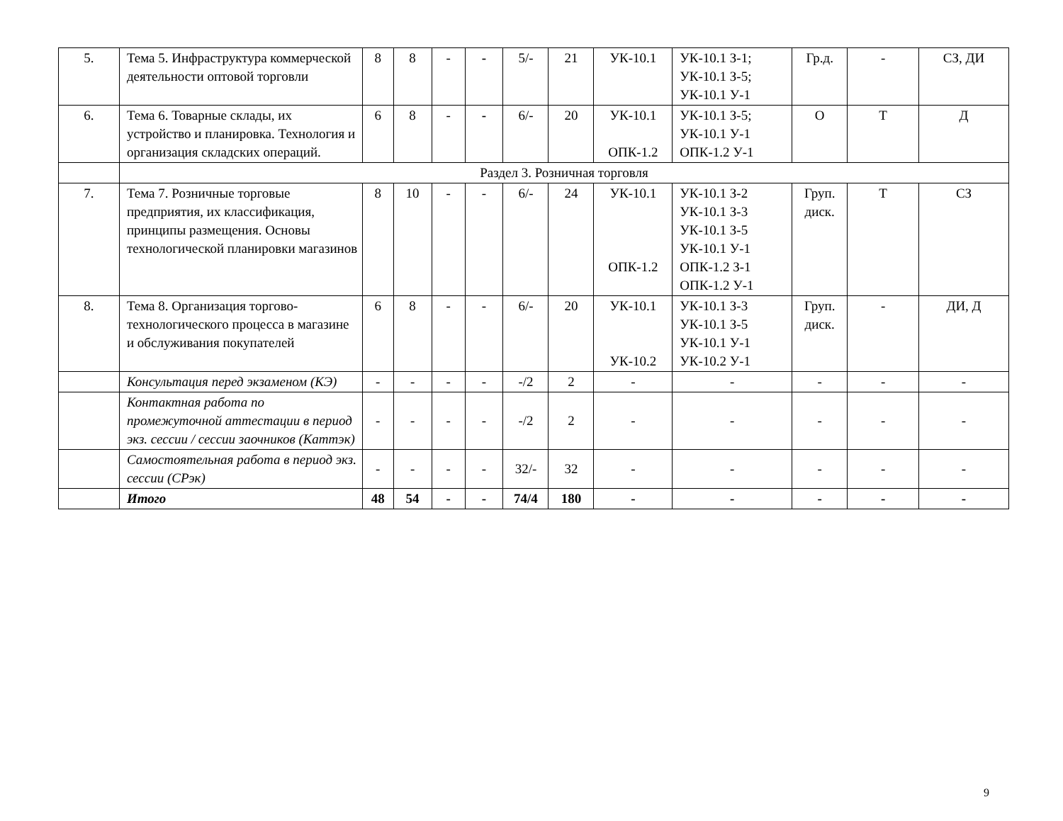| 5. | Тема 5. Инфраструктура коммерческой деятельности оптовой торговли | 8 | 8 | - | - | 5/- | 21 | УК-10.1 | УК-10.1 З-1; УК-10.1 З-5; УК-10.1 У-1 | Гр.д. | - | СЗ, ДИ |
| 6. | Тема 6. Товарные склады, их устройство и планировка. Технология и организация складских операций. | 6 | 8 | - | - | 6/- | 20 | УК-10.1 ОПК-1.2 | УК-10.1 З-5; УК-10.1 У-1 ОПК-1.2 У-1 | О | Т | Д |
| | Раздел 3. Розничная торговля | | | | | | | | | | | |
| 7. | Тема 7. Розничные торговые предприятия, их классификация, принципы размещения. Основы технологической планировки магазинов | 8 | 10 | - | - | 6/- | 24 | УК-10.1 ОПК-1.2 | УК-10.1 З-2 УК-10.1 З-3 УК-10.1 З-5 УК-10.1 У-1 ОПК-1.2 З-1 ОПК-1.2 У-1 | Груп. диск. | Т | СЗ |
| 8. | Тема 8. Организация торгово-технологического процесса в магазине и обслуживания покупателей | 6 | 8 | - | - | 6/- | 20 | УК-10.1 УК-10.2 | УК-10.1 З-3 УК-10.1 З-5 УК-10.1 У-1 УК-10.2 У-1 | Груп. диск. | - | ДИ, Д |
| | Консультация перед экзаменом (КЭ) | - | - | - | - | -/2 | 2 | - | - | - | - | - |
| | Контактная работа по промежуточной аттестации в период экз. сессии / сессии заочников (Каттэк) | - | - | - | - | -/2 | 2 | - | - | - | - | - |
| | Самостоятельная работа в период экз. сессии (СРэк) | - | - | - | - | 32/- | 32 | - | - | - | - | - |
| | Итого | 48 | 54 | - | - | 74/4 | 180 | - | - | - | - | - |
9